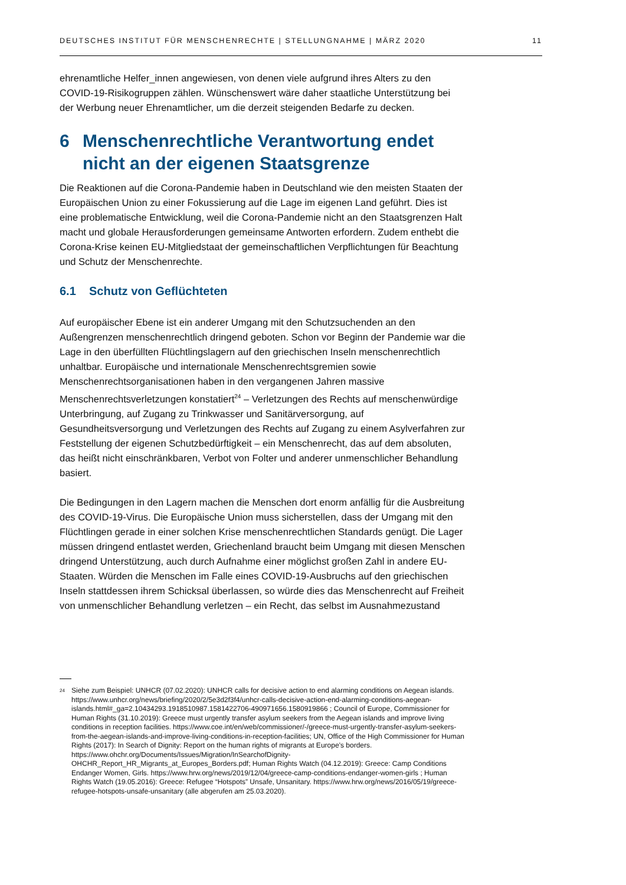DEUTSCHES INSTITUT FÜR MENSCHENRECHTE | STELLUNGNAHME | MÄRZ 2020 11
ehrenamtliche Helfer_innen angewiesen, von denen viele aufgrund ihres Alters zu den COVID-19-Risikogruppen zählen. Wünschenswert wäre daher staatliche Unterstützung bei der Werbung neuer Ehrenamtlicher, um die derzeit steigenden Bedarfe zu decken.
6 Menschenrechtliche Verantwortung endet nicht an der eigenen Staatsgrenze
Die Reaktionen auf die Corona-Pandemie haben in Deutschland wie den meisten Staaten der Europäischen Union zu einer Fokussierung auf die Lage im eigenen Land geführt. Dies ist eine problematische Entwicklung, weil die Corona-Pandemie nicht an den Staatsgrenzen Halt macht und globale Herausforderungen gemeinsame Antworten erfordern. Zudem enthebt die Corona-Krise keinen EU-Mitgliedstaat der gemeinschaftlichen Verpflichtungen für Beachtung und Schutz der Menschenrechte.
6.1 Schutz von Geflüchteten
Auf europäischer Ebene ist ein anderer Umgang mit den Schutzsuchenden an den Außengrenzen menschenrechtlich dringend geboten. Schon vor Beginn der Pandemie war die Lage in den überfüllten Flüchtlingslagern auf den griechischen Inseln menschenrechtlich unhaltbar. Europäische und internationale Menschenrechtsgremien sowie Menschenrechtsorganisationen haben in den vergangenen Jahren massive Menschenrechtsverletzungen konstatiert<sup>24</sup> – Verletzungen des Rechts auf menschenwürdige Unterbringung, auf Zugang zu Trinkwasser und Sanitärversorgung, auf Gesundheitsversorgung und Verletzungen des Rechts auf Zugang zu einem Asylverfahren zur Feststellung der eigenen Schutzbedürftigkeit – ein Menschenrecht, das auf dem absoluten, das heißt nicht einschränkbaren, Verbot von Folter und anderer unmenschlicher Behandlung basiert.
Die Bedingungen in den Lagern machen die Menschen dort enorm anfällig für die Ausbreitung des COVID-19-Virus. Die Europäische Union muss sicherstellen, dass der Umgang mit den Flüchtlingen gerade in einer solchen Krise menschenrechtlichen Standards genügt. Die Lager müssen dringend entlastet werden, Griechenland braucht beim Umgang mit diesen Menschen dringend Unterstützung, auch durch Aufnahme einer möglichst großen Zahl in andere EU-Staaten. Würden die Menschen im Falle eines COVID-19-Ausbruchs auf den griechischen Inseln stattdessen ihrem Schicksal überlassen, so würde dies das Menschenrecht auf Freiheit von unmenschlicher Behandlung verletzen – ein Recht, das selbst im Ausnahmezustand
<sup>24</sup> Siehe zum Beispiel: UNHCR (07.02.2020): UNHCR calls for decisive action to end alarming conditions on Aegean islands. https://www.unhcr.org/news/briefing/2020/2/5e3d2f3f4/unhcr-calls-decisive-action-end-alarming-conditions-aegean-islands.html#_ga=2.10434293.1918510987.1581422706-490971656.1580919866 ; Council of Europe, Commissioner for Human Rights (31.10.2019): Greece must urgently transfer asylum seekers from the Aegean islands and improve living conditions in reception facilities. https://www.coe.int/en/web/commissioner/-/greece-must-urgently-transfer-asylum-seekers-from-the-aegean-islands-and-improve-living-conditions-in-reception-facilities; UN, Office of the High Commissioner for Human Rights (2017): In Search of Dignity: Report on the human rights of migrants at Europe’s borders. https://www.ohchr.org/Documents/Issues/Migration/InSearchofDignity-OHCHR_Report_HR_Migrants_at_Europes_Borders.pdf; Human Rights Watch (04.12.2019): Greece: Camp Conditions Endanger Women, Girls. https://www.hrw.org/news/2019/12/04/greece-camp-conditions-endanger-women-girls ; Human Rights Watch (19.05.2016): Greece: Refugee “Hotspots” Unsafe, Unsanitary. https://www.hrw.org/news/2016/05/19/greece-refugee-hotspots-unsafe-unsanitary (alle abgerufen am 25.03.2020).